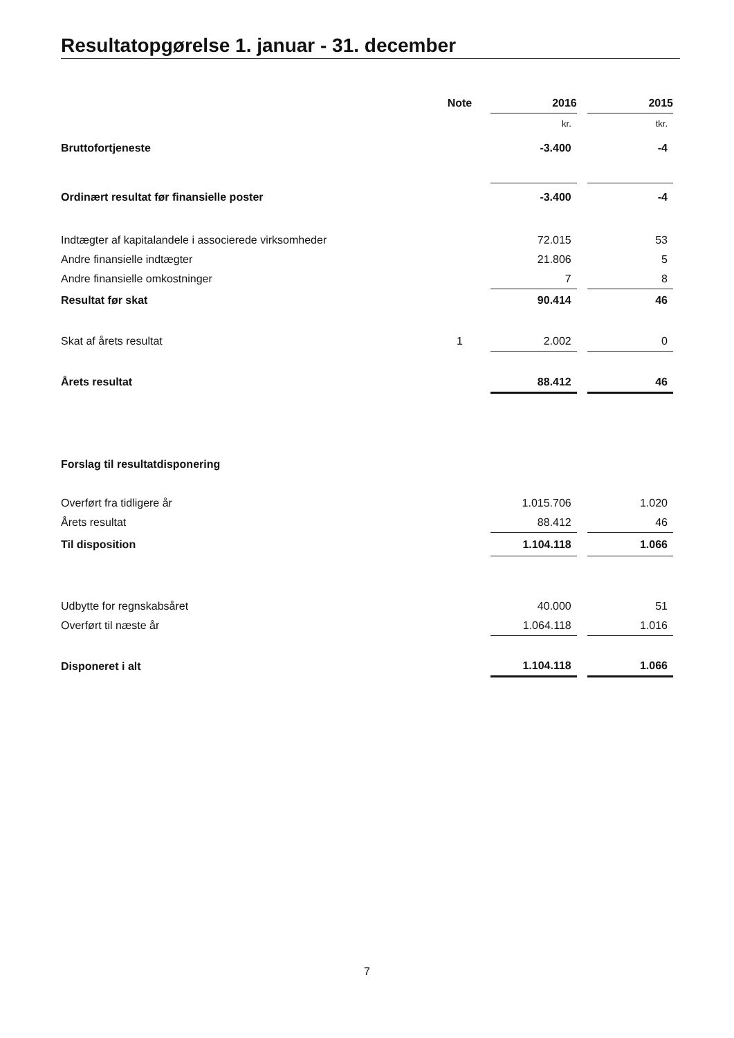Resultatopgørelse 1. januar - 31. december
| | Note | 2016 | | 2015 |
| | | kr. | | tkr. |
| Bruttofortjeneste | | -3.400 | | -4 |
| Ordinært resultat før finansielle poster | | -3.400 | | -4 |
| Indtægter af kapitalandele i associerede virksomheder | | 72.015 | | 53 |
| Andre finansielle indtægter | | 21.806 | | 5 |
| Andre finansielle omkostninger | | 7 | | 8 |
| Resultat før skat | | 90.414 | | 46 |
| Skat af årets resultat | 1 | 2.002 | | 0 |
| Årets resultat | | 88.412 | | 46 |
| Forslag til resultatdisponering | | | | |
| Overført fra tidligere år | | 1.015.706 | | 1.020 |
| Årets resultat | | 88.412 | | 46 |
| Til disposition | | 1.104.118 | | 1.066 |
| Udbytte for regnskabsåret | | 40.000 | | 51 |
| Overført til næste år | | 1.064.118 | | 1.016 |
| Disponeret i alt | | 1.104.118 | | 1.066 |
7